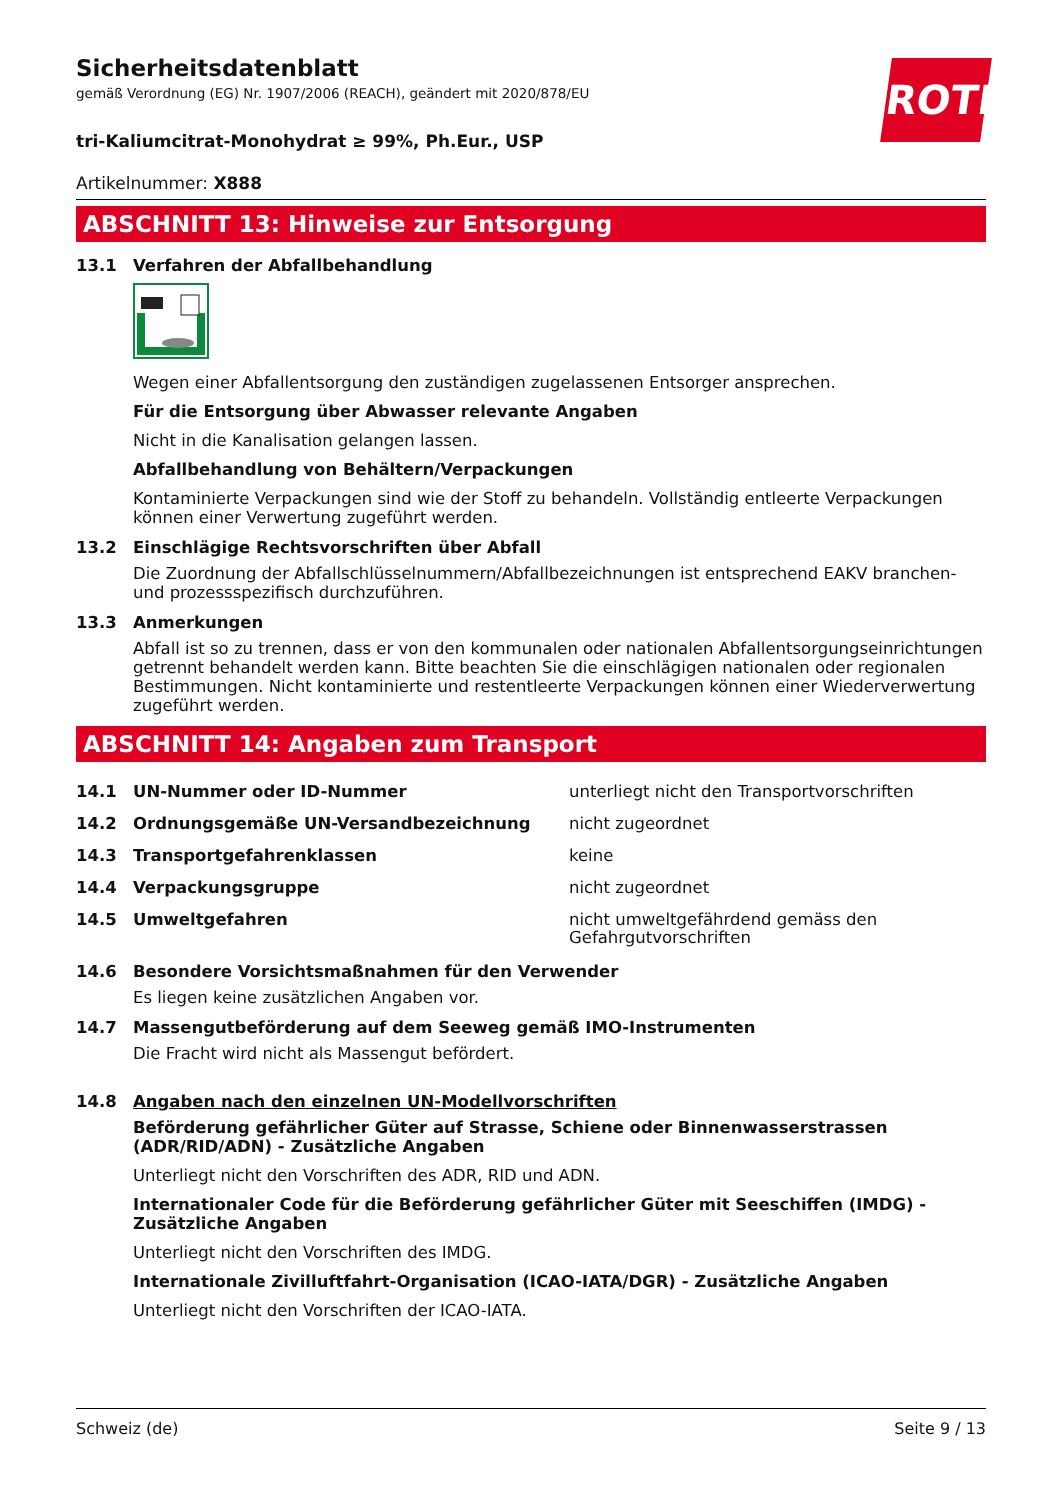ROTH
Sicherheitsdatenblatt
gemäß Verordnung (EG) Nr. 1907/2006 (REACH), geändert mit 2020/878/EU
tri-Kaliumcitrat-Monohydrat ≥ 99%, Ph.Eur., USP
Artikelnummer: X888
ABSCHNITT 13: Hinweise zur Entsorgung
13.1 Verfahren der Abfallbehandlung
Wegen einer Abfallentsorgung den zuständigen zugelassenen Entsorger ansprechen.
Für die Entsorgung über Abwasser relevante Angaben
Nicht in die Kanalisation gelangen lassen.
Abfallbehandlung von Behältern/Verpackungen
Kontaminierte Verpackungen sind wie der Stoff zu behandeln. Vollständig entleerte Verpackungen können einer Verwertung zugeführt werden.
13.2 Einschlägige Rechtsvorschriften über Abfall
Die Zuordnung der Abfallschlüsselnummern/Abfallbezeichnungen ist entsprechend EAKV branchen- und prozessspezifisch durchzuführen.
13.3 Anmerkungen
Abfall ist so zu trennen, dass er von den kommunalen oder nationalen Abfallentsorgungseinrichtungen getrennt behandelt werden kann. Bitte beachten Sie die einschlägigen nationalen oder regionalen Bestimmungen. Nicht kontaminierte und restentleerte Verpackungen können einer Wiederverwertung zugeführt werden.
ABSCHNITT 14: Angaben zum Transport
| 14.1 | UN-Nummer oder ID-Nummer | unterliegt nicht den Transportvorschriften |
| 14.2 | Ordnungsgemäße UN-Versandbezeichnung | nicht zugeordnet |
| 14.3 | Transportgefahrenklassen | keine |
| 14.4 | Verpackungsgruppe | nicht zugeordnet |
| 14.5 | Umweltgefahren | nicht umweltgefährdend gemäss den Gefahrgutvorschriften |
14.6 Besondere Vorsichtsmaßnahmen für den Verwender
Es liegen keine zusätzlichen Angaben vor.
14.7 Massengutbeförderung auf dem Seeweg gemäß IMO-Instrumenten
Die Fracht wird nicht als Massengut befördert.
14.8 Angaben nach den einzelnen UN-Modellvorschriften
Beförderung gefährlicher Güter auf Strasse, Schiene oder Binnenwasserstrassen (ADR/RID/ADN) - Zusätzliche Angaben
Unterliegt nicht den Vorschriften des ADR, RID und ADN.
Internationaler Code für die Beförderung gefährlicher Güter mit Seeschiffen (IMDG) - Zusätzliche Angaben
Unterliegt nicht den Vorschriften des IMDG.
Internationale Zivilluftfahrt-Organisation (ICAO-IATA/DGR) - Zusätzliche Angaben
Unterliegt nicht den Vorschriften der ICAO-IATA.
Schweiz (de) Seite 9 / 13